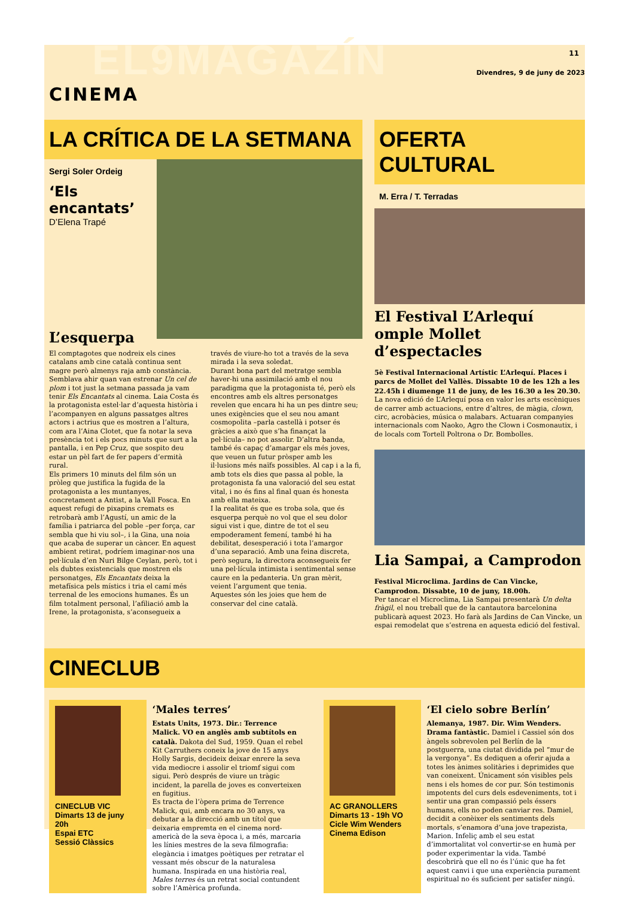EL9MAGAZÍN 11
Divendres, 9 de juny de 2023
CINEMA
LA CRÍTICA DE LA SETMANA
Sergi Soler Ordeig
‘Els encantats’
D’Elena Trapé
L’esquerpa
El comptagotes que nodreix els cines catalans amb cine català continua sent magre però almenys raja amb constància. Semblava ahir quan van estrenar Un cel de plom i tot just la setmana passada ja vam tenir Els Encantats al cinema. Laia Costa és la protagonista estel·lar d’aquesta història i l’acompanyen en alguns passatges altres actors i actrius que es mostren a l’altura, com ara l’Aina Clotet, que fa notar la seva presència tot i els pocs minuts que surt a la pantalla, i en Pep Cruz, que sospito deu estar un pèl fart de fer papers d’ermità rural.
Els primers 10 minuts del film són un pròleg que justifica la fugida de la protagonista a les muntanyes, concretament a Antist, a la Vall Fosca. En aquest refugi de pixapins cremats es retrobarà amb l’Agustí, un amic de la família i patriarca del poble –per força, car sembla que hi viu sol–, i la Gina, una noia que acaba de superar un càncer. En aquest ambient retirat, podríem imaginar-nos una pel·lícula d’en Nuri Bilge Ceylan, però, tot i els dubtes existencials que mostren els personatges, Els Encantats deixa la metafísica pels místics i tria el camí més terrenal de les emocions humanes. És un film totalment personal, l’afiliació amb la Irene, la protagonista, s’aconsegueix a través de viure-ho tot a través de la seva mirada i la seva soledat.
Durant bona part del metratge sembla haver-hi una assimilació amb el nou paradigma que la protagonista té, però els encontres amb els altres personatges revelen que encara hi ha un pes dintre seu; unes exigències que el seu nou amant cosmopolita –parla castellà i potser és gràcies a això que s’ha finançat la pel·lícula– no pot assolir. D’altra banda, també és capaç d’amargar els més joves, que veuen un futur pròsper amb les il·lusions més naïfs possibles. Al cap i a la fi, amb tots els dies que passa al poble, la protagonista fa una valoració del seu estat vital, i no és fins al final quan és honesta amb ella mateixa.
I la realitat és que es troba sola, que és esquerpa perquè no vol que el seu dolor sigui vist i que, dintre de tot el seu empoderament femení, també hi ha debilitat, desesperació i tota l’amargor d’una separació. Amb una feina discreta, però segura, la directora aconsegueix fer una pel·lícula intimista i sentimental sense caure en la pedanteria. Un gran mèrit, veient l’argument que tenia.
Aquestes són les joies que hem de conservar del cine català.
OFERTA CULTURAL
M. Erra / T. Terradas
El Festival L’Arlequí omple Mollet d’espectacles
5è Festival Internacional Artístic L’Arlequí. Places i parcs de Mollet del Vallès. Dissabte 10 de les 12h a les 22.45h i diumenge 11 de juny, de les 16.30 a les 20.30.
La nova edició de L’Arlequí posa en valor les arts escèniques de carrer amb actuacions, entre d’altres, de màgia, clown, circ, acrobàcies, música o malabars. Actuaran companyies internacionals com Naoko, Agro the Clown i Cosmonautix, i de locals com Tortell Poltrona o Dr. Bombolles.
Lia Sampai, a Camprodon
Festival Microclima. Jardins de Can Vincke, Camprodon. Dissabte, 10 de juny, 18.00h.
Per tancar el Microclima, Lia Sampai presentarà Un delta fràgil, el nou treball que de la cantautora barcelonina publicarà aquest 2023. Ho farà als Jardins de Can Vincke, un espai remodelat que s’estrena en aquesta edició del festival.
CINECLUB
CINECLUB VIC
Dimarts 13 de juny
20h
Espai ETC
Sessió Clàssics
‘Males terres’
Estats Units, 1973. Dir.: Terrence Malick. VO en anglès amb subtítols en català. Dakota del Sud, 1959. Quan el rebel Kit Carruthers coneix la jove de 15 anys Holly Sargis, decideix deixar enrere la seva vida mediocre i assolir el triomf sigui com sigui. Però després de viure un tràgic incident, la parella de joves es converteixen en fugitius.
Es tracta de l’òpera prima de Terrence Malick, qui, amb encara no 30 anys, va debutar a la direcció amb un títol que deixaria empremta en el cinema nord-americà de la seva època i, a més, marcaria les línies mestres de la seva filmografia: elegància i imatges poètiques per retratar el vessant més obscur de la naturalesa humana. Inspirada en una història real, Males terres és un retrat social contundent sobre l’Amèrica profunda.
AC GRANOLLERS
Dimarts 13 - 19h VO
Cicle Wim Wenders
Cinema Edison
‘El cielo sobre Berlín’
Alemanya, 1987. Dir. Wim Wenders. Drama fantàstic. Damiel i Cassiel són dos àngels sobrevolen pel Berlín de la postguerra, una ciutat dividida pel “mur de la vergonya”. Es dediquen a oferir ajuda a totes les ànimes solitàries i deprimides que van coneixent. Únicament són visibles pels nens i els homes de cor pur. Són testimonis impotents del curs dels esdeveniments, tot i sentir una gran compassió pels éssers humans, ells no poden canviar res. Damiel, decidit a conèixer els sentiments dels mortals, s’enamora d’una jove trapezista, Marion. Infeliç amb el seu estat d’immortalitat vol convertir-se en humà per poder experimentar la vida. També descobrirà que ell no és l’únic que ha fet aquest canvi i que una experiència purament espiritual no és suficient per satisfer ningú.